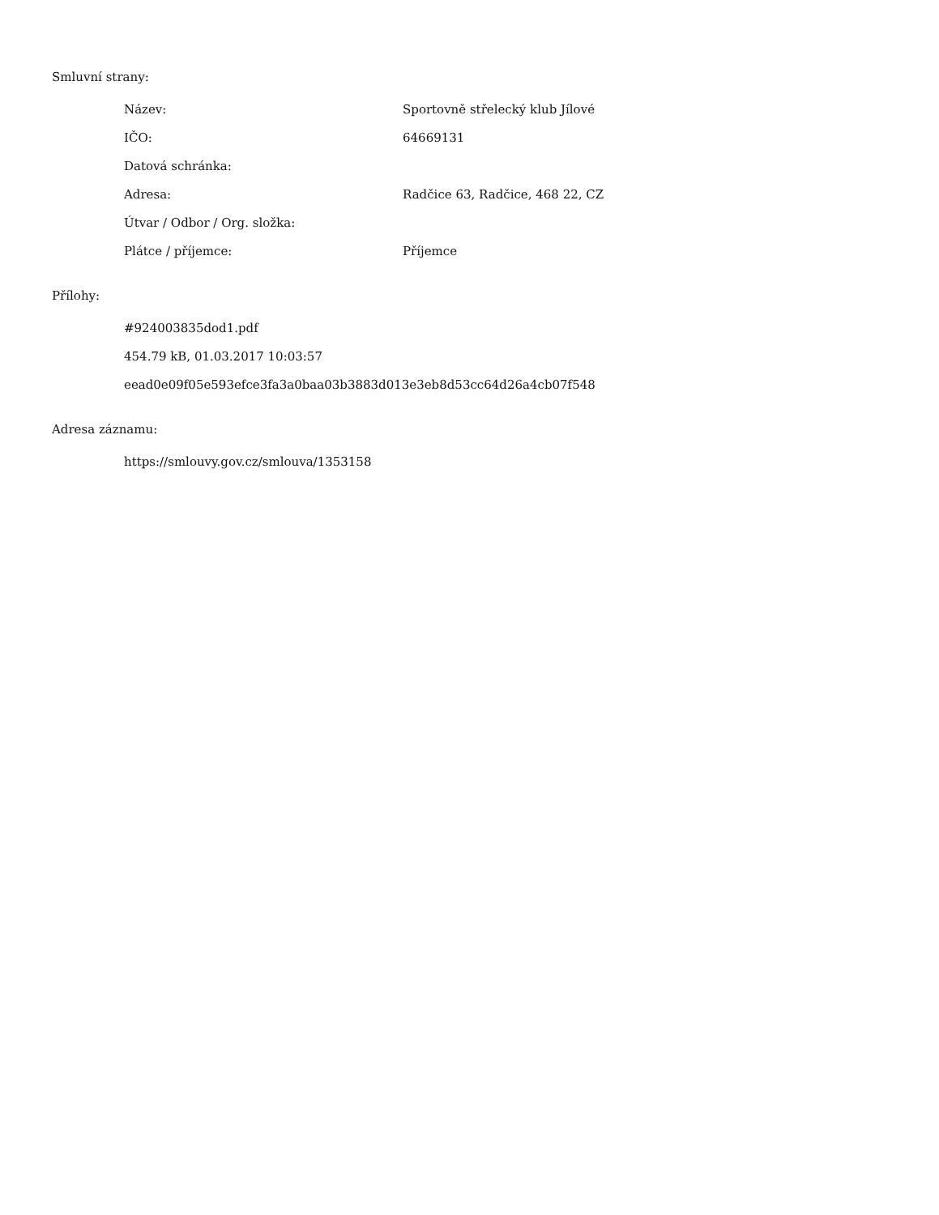Smluvní strany:
| Název: | Sportovně střelecký klub Jílové |
| IČO: | 64669131 |
| Datová schránka: | |
| Adresa: | Radčice 63, Radčice, 468 22, CZ |
| Útvar / Odbor / Org. složka: | |
| Plátce / příjemce: | Příjemce |
Přílohy:
#924003835dod1.pdf
454.79 kB, 01.03.2017 10:03:57
eead0e09f05e593efce3fa3a0baa03b3883d013e3eb8d53cc64d26a4cb07f548
Adresa záznamu:
https://smlouvy.gov.cz/smlouva/1353158